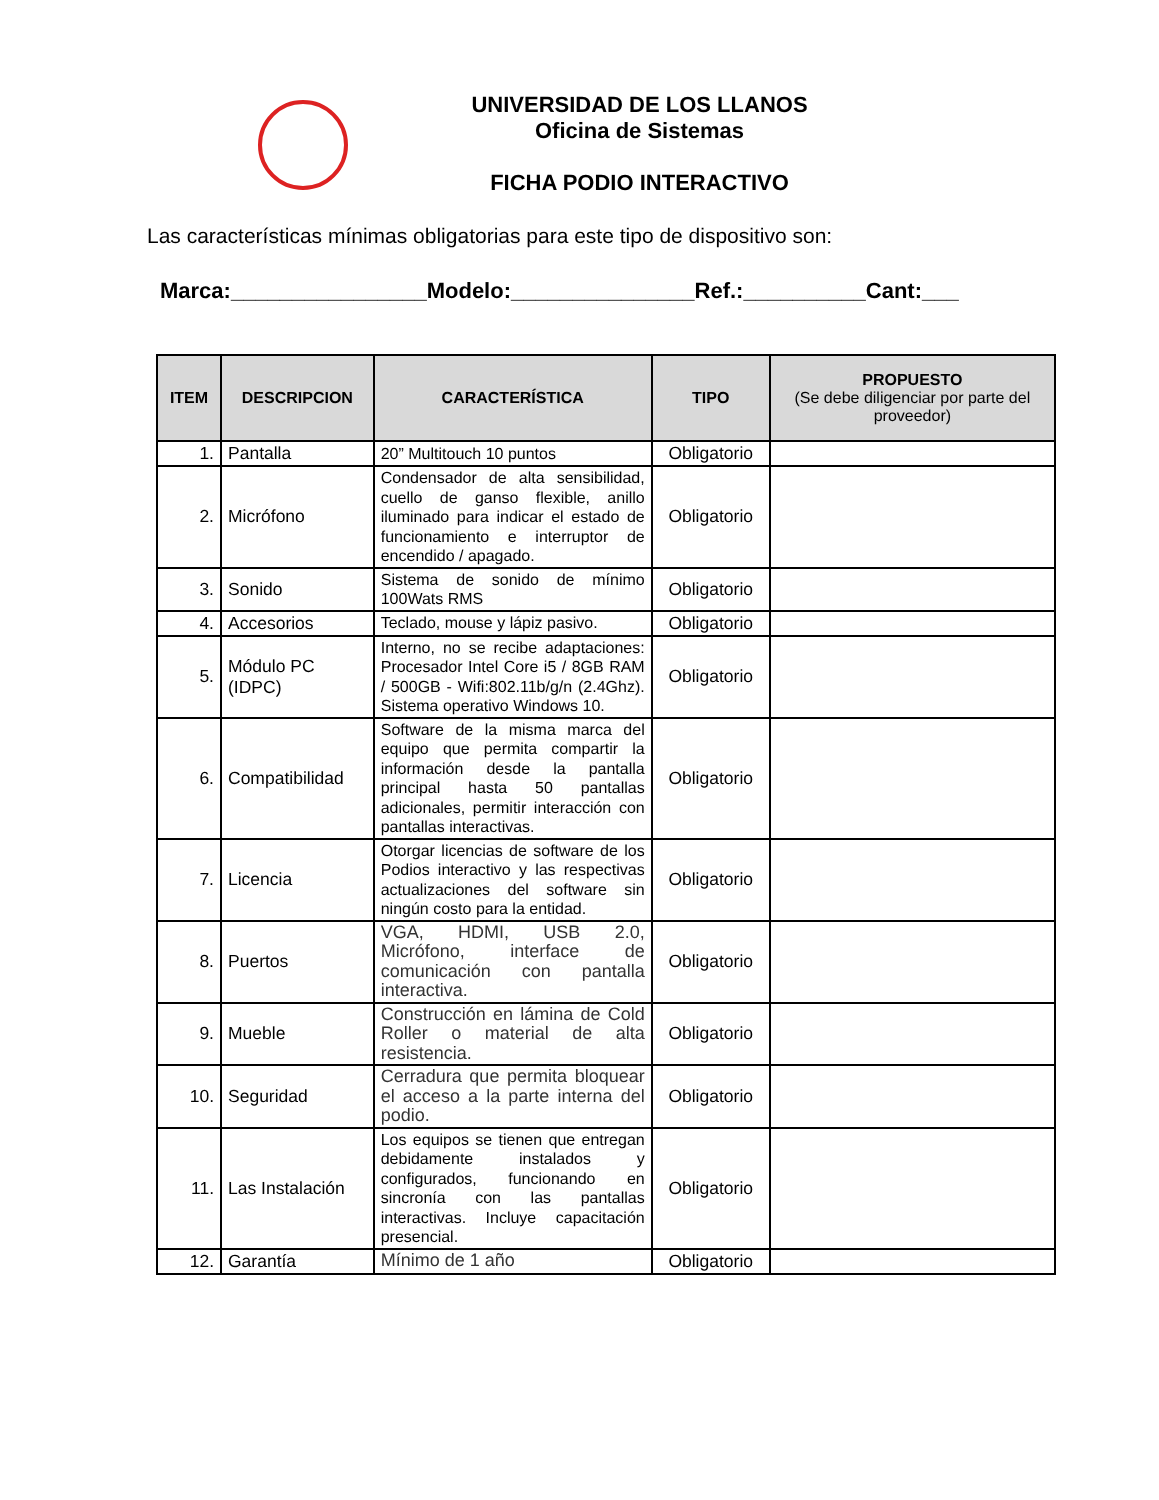UNIVERSIDAD DE LOS LLANOS
Oficina de Sistemas
FICHA PODIO INTERACTIVO
Las características mínimas obligatorias para este tipo de dispositivo son:
Marca:________________Modelo:_______________Ref.:__________Cant:___
| ITEM | DESCRIPCION | CARACTERÍSTICA | TIPO | PROPUESTO (Se debe diligenciar por parte del proveedor) |
| --- | --- | --- | --- | --- |
| 1. | Pantalla | 20” Multitouch 10 puntos | Obligatorio | |
| 2. | Micrófono | Condensador de alta sensibilidad, cuello de ganso flexible, anillo iluminado para indicar el estado de funcionamiento e interruptor de encendido / apagado. | Obligatorio | |
| 3. | Sonido | Sistema de sonido de mínimo 100Wats RMS | Obligatorio | |
| 4. | Accesorios | Teclado, mouse y lápiz pasivo. | Obligatorio | |
| 5. | Módulo PC (IDPC) | Interno, no se recibe adaptaciones: Procesador Intel Core i5 / 8GB RAM / 500GB - Wifi:802.11b/g/n (2.4Ghz). Sistema operativo Windows 10. | Obligatorio | |
| 6. | Compatibilidad | Software de la misma marca del equipo que permita compartir la información desde la pantalla principal hasta 50 pantallas adicionales, permitir interacción con pantallas interactivas. | Obligatorio | |
| 7. | Licencia | Otorgar licencias de software de los Podios interactivo y las respectivas actualizaciones del software sin ningún costo para la entidad. | Obligatorio | |
| 8. | Puertos | VGA, HDMI, USB 2.0, Micrófono, interface de comunicación con pantalla interactiva. | Obligatorio | |
| 9. | Mueble | Construcción en lámina de Cold Roller o material de alta resistencia. | Obligatorio | |
| 10. | Seguridad | Cerradura que permita bloquear el acceso a la parte interna del podio. | Obligatorio | |
| 11. | Las Instalación | Los equipos se tienen que entregan debidamente instalados y configurados, funcionando en sincronía con las pantallas interactivas. Incluye capacitación presencial. | Obligatorio | |
| 12. | Garantía | Mínimo de 1 año | Obligatorio | |